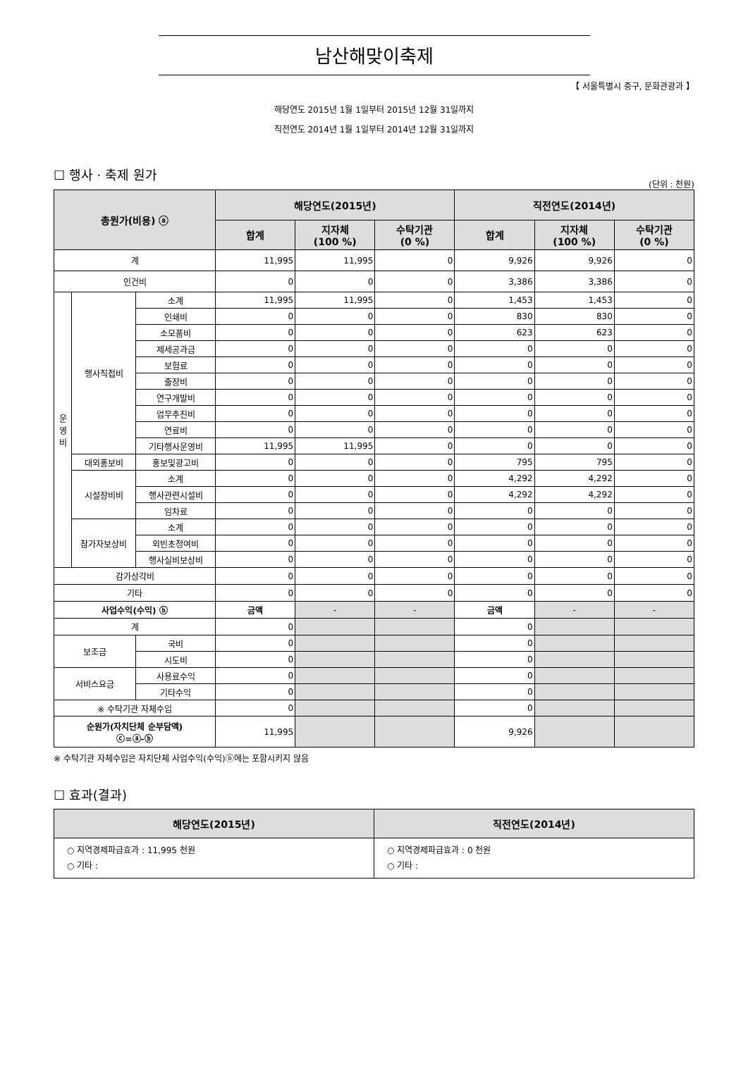남산해맞이축제
【 서울특별시 중구, 문화관광과 】
해당연도 2015년 1월 1일부터 2015년 12월 31일까지
직전연도 2014년 1월 1일부터 2014년 12월 31일까지
☐ 행사 · 축제 원가
(단위 : 천원)
| 총원가(비용) ⓐ | | | 해당연도(2015년) | | | 직전연도(2014년) | | |
| --- | --- | --- | --- | --- | --- | --- | --- | --- |
| | | | 합계 | 지자체 (100 %) | 수탁기관 (0 %) | 합계 | 지자체 (100 %) | 수탁기관 (0 %) |
| 계 | | | 11,995 | 11,995 | 0 | 9,926 | 9,926 | 0 |
| 인건비 | | | 0 | 0 | 0 | 3,386 | 3,386 | 0 |
| 운 영 비 | 행사직접비 | 소계 | 11,995 | 11,995 | 0 | 1,453 | 1,453 | 0 |
| | | 인쇄비 | 0 | 0 | 0 | 830 | 830 | 0 |
| | | 소모품비 | 0 | 0 | 0 | 623 | 623 | 0 |
| | | 제세공과금 | 0 | 0 | 0 | 0 | 0 | 0 |
| | | 보험료 | 0 | 0 | 0 | 0 | 0 | 0 |
| | | 출장비 | 0 | 0 | 0 | 0 | 0 | 0 |
| | | 연구개발비 | 0 | 0 | 0 | 0 | 0 | 0 |
| | | 업무추진비 | 0 | 0 | 0 | 0 | 0 | 0 |
| | | 연료비 | 0 | 0 | 0 | 0 | 0 | 0 |
| | | 기타행사운영비 | 11,995 | 11,995 | 0 | 0 | 0 | 0 |
| | 대외홍보비 | 홍보및광고비 | 0 | 0 | 0 | 795 | 795 | 0 |
| | 시설장비비 | 소계 | 0 | 0 | 0 | 4,292 | 4,292 | 0 |
| | | 행사관련시설비 | 0 | 0 | 0 | 4,292 | 4,292 | 0 |
| | | 임차료 | 0 | 0 | 0 | 0 | 0 | 0 |
| | 참가자보상비 | 소계 | 0 | 0 | 0 | 0 | 0 | 0 |
| | | 외빈초청여비 | 0 | 0 | 0 | 0 | 0 | 0 |
| | | 행사실비보상비 | 0 | 0 | 0 | 0 | 0 | 0 |
| 감가상각비 | | | 0 | 0 | 0 | 0 | 0 | 0 |
| 기타 | | | 0 | 0 | 0 | 0 | 0 | 0 |
| 사업수익(수익) ⓑ | | | 금액 | - | - | 금액 | - | - |
| 계 | | | 0 | | | 0 | | |
| 보조금 | | 국비 | 0 | | | 0 | | |
| | | 시도비 | 0 | | | 0 | | |
| 서비스요금 | | 사용료수익 | 0 | | | 0 | | |
| | | 기타수익 | 0 | | | 0 | | |
| ※ 수탁기관 자체수입 | | | 0 | | | 0 | | |
| 순원가(자치단체 순부담액) ⓒ=ⓐ-ⓑ | | | 11,995 | | | 9,926 | | |
※ 수탁기관 자체수입은 자치단체 사업수익(수익)ⓑ에는 포함시키지 않음
☐ 효과(결과)
| 해당연도(2015년) | 직전연도(2014년) |
| --- | --- |
| ○ 지역경제파급효과 : 11,995 천원 ○ 기타 : | ○ 지역경제파급효과 : 0 천원 ○ 기타 : |